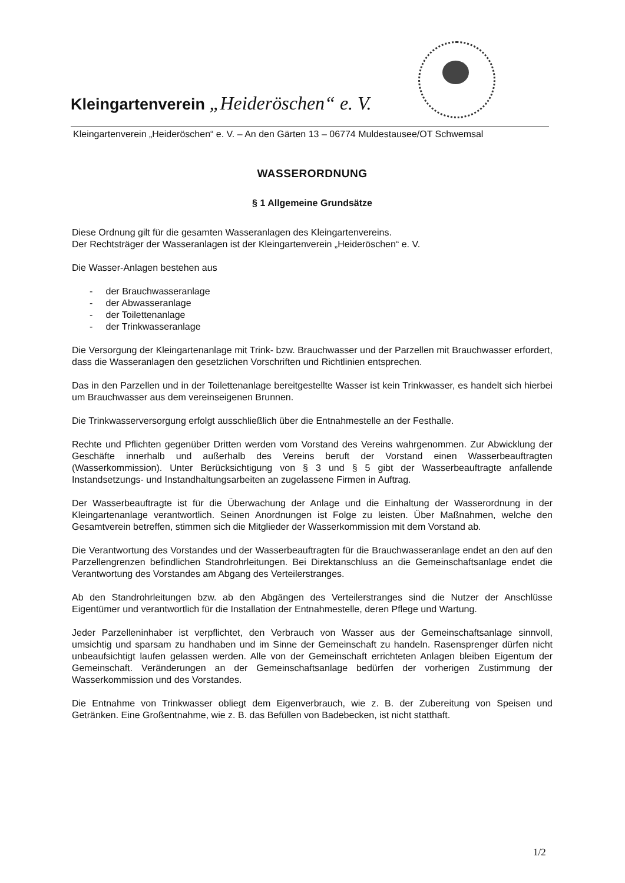Kleingartenverein „Heideröschen“ e. V.
Kleingartenverein „Heideröschen“ e. V. – An den Gärten 13 – 06774 Muldestausee/OT Schwemsal
WASSERORDNUNG
§ 1 Allgemeine Grundsätze
Diese Ordnung gilt für die gesamten Wasseranlagen des Kleingartenvereins.
Der Rechtsträger der Wasseranlagen ist der Kleingartenverein „Heideröschen“ e. V.
Die Wasser-Anlagen bestehen aus
- der Brauchwasseranlage
- der Abwasseranlage
- der Toilettenanlage
- der Trinkwasseranlage
Die Versorgung der Kleingartenanlage mit Trink- bzw. Brauchwasser und der Parzellen mit Brauchwasser erfordert, dass die Wasseranlagen den gesetzlichen Vorschriften und Richtlinien entsprechen.
Das in den Parzellen und in der Toilettenanlage bereitgestellte Wasser ist kein Trinkwasser, es handelt sich hierbei um Brauchwasser aus dem vereinseigenen Brunnen.
Die Trinkwasserversorgung erfolgt ausschließlich über die Entnahmestelle an der Festhalle.
Rechte und Pflichten gegenüber Dritten werden vom Vorstand des Vereins wahrgenommen. Zur Abwicklung der Geschäfte innerhalb und außerhalb des Vereins beruft der Vorstand einen Wasserbeauftragten (Wasserkommission). Unter Berücksichtigung von § 3 und § 5 gibt der Wasserbeauftragte anfallende Instandsetzungs- und Instandhaltungsarbeiten an zugelassene Firmen in Auftrag.
Der Wasserbeauftragte ist für die Überwachung der Anlage und die Einhaltung der Wasserordnung in der Kleingartenanlage verantwortlich. Seinen Anordnungen ist Folge zu leisten. Über Maßnahmen, welche den Gesamtverein betreffen, stimmen sich die Mitglieder der Wasserkommission mit dem Vorstand ab.
Die Verantwortung des Vorstandes und der Wasserbeauftragten für die Brauchwasseranlage endet an den auf den Parzellengrenzen befindlichen Standrohrleitungen. Bei Direktanschluss an die Gemeinschaftsanlage endet die Verantwortung des Vorstandes am Abgang des Verteilerstranges.
Ab den Standrohrleitungen bzw. ab den Abgängen des Verteilerstranges sind die Nutzer der Anschlüsse Eigentümer und verantwortlich für die Installation der Entnahmestelle, deren Pflege und Wartung.
Jeder Parzelleninhaber ist verpflichtet, den Verbrauch von Wasser aus der Gemeinschaftsanlage sinnvoll, umsichtig und sparsam zu handhaben und im Sinne der Gemeinschaft zu handeln. Rasensprenger dürfen nicht unbeaufsichtigt laufen gelassen werden. Alle von der Gemeinschaft errichteten Anlagen bleiben Eigentum der Gemeinschaft. Veränderungen an der Gemeinschaftsanlage bedürfen der vorherigen Zustimmung der Wasserkommission und des Vorstandes.
Die Entnahme von Trinkwasser obliegt dem Eigenverbrauch, wie z. B. der Zubereitung von Speisen und Getränken. Eine Großentnahme, wie z. B. das Befüllen von Badebecken, ist nicht statthaft.
1/2